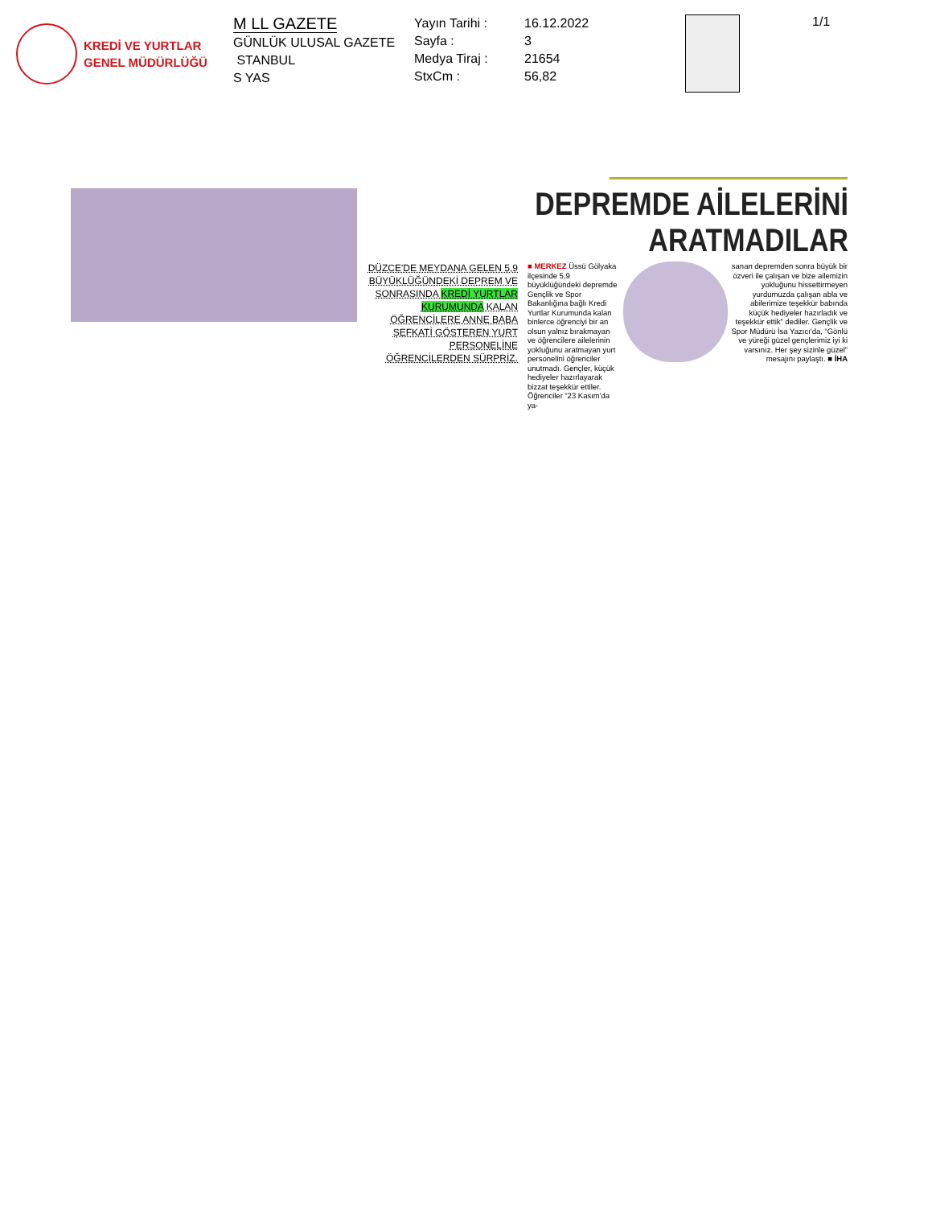KREDİ VE YURTLAR
GENEL MÜDÜRLÜĞÜ
M LL GAZETE
GÜNLÜK ULUSAL GAZETE
STANBUL
S YAS
Yayın Tarihi :
Sayfa :
Medya Tiraj :
StxCm :
16.12.2022
3
21654
56,82
1/1
DEPREMDE AİLELERİNİ ARATMADILAR
DÜZCE'DE MEYDANA GELEN 5,9 BÜYÜKLÜĞÜNDEKİ DEPREM VE SONRASINDA KREDİ YURTLAR KURUMUNDA KALAN ÖĞRENCİLERE ANNE BABA ŞEFKATİ GÖSTEREN YURT PERSONELİNE ÖĞRENCİLERDEN SÜRPRİZ.
■ MERKEZ Üssü Gölyaka ilçesinde 5,9 büyüklüğündeki depremde Gençlik ve Spor Bakanlığına bağlı Kredi Yurtlar Kurumunda kalan binlerce öğrenciyi bir an olsun yalnız bırakmayan ve öğrencilere ailelerinin yokluğunu aratmayan yurt personelini öğrenciler unutmadı. Gençler, küçük hediyeler hazırlayarak bizzat teşekkür ettiler. Öğrenciler “23 Kasım'da ya-
sanan depremden sonra büyük bir özveri ile çalışan ve bize ailemizin yokluğunu hissettirmeyen yurdumuzda çalışan abla ve abilerimize teşekkür babında küçük hediyeler hazırladık ve teşekkür ettik” dediler. Gençlik ve Spor Müdürü İsa Yazıcı'da, “Gönlü ve yüreği güzel gençlerimiz iyi ki varsınız. Her şey sizinle güzel” mesajını paylaştı. ■ İHA